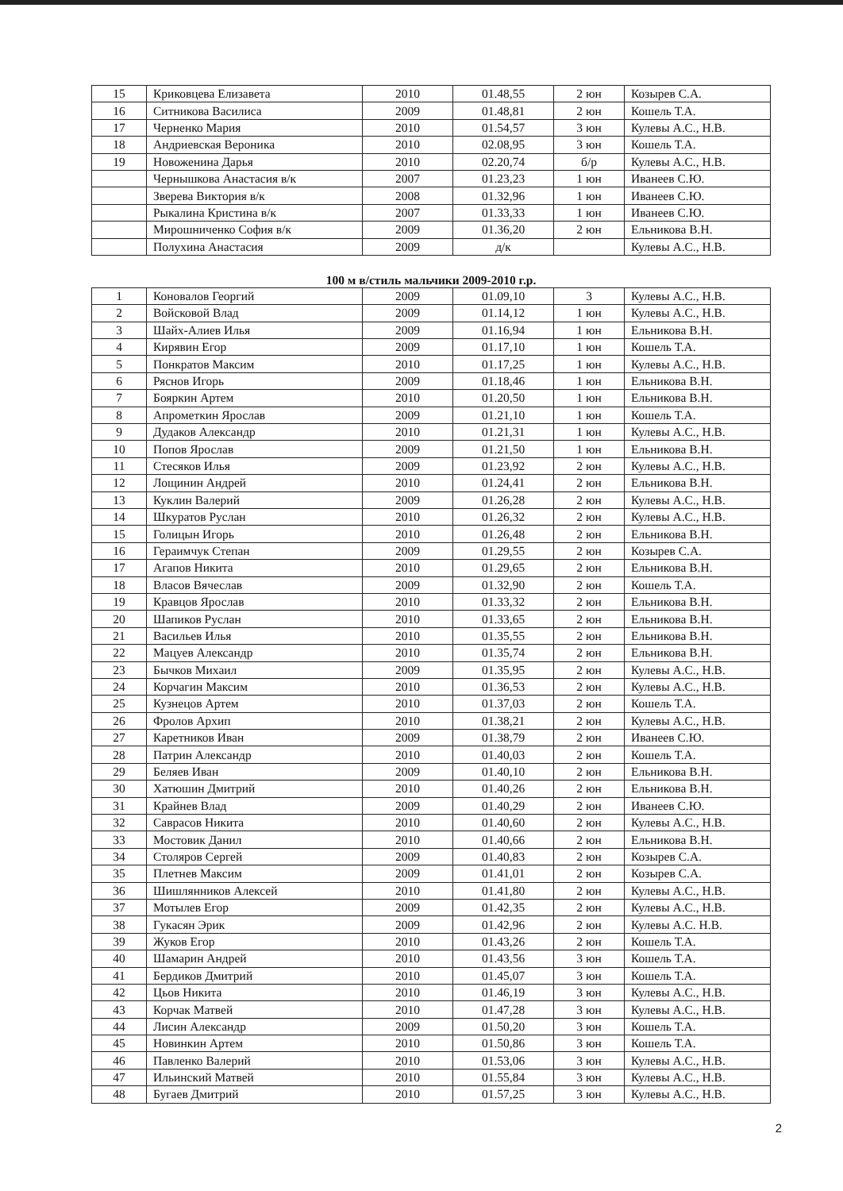| 15 | Криковцева Елизавета | 2010 | 01.48,55 | 2 юн | Козырев С.А. |
| 16 | Ситникова Василиса | 2009 | 01.48,81 | 2 юн | Кошель Т.А. |
| 17 | Черненко Мария | 2010 | 01.54,57 | 3 юн | Кулевы А.С., Н.В. |
| 18 | Андриевская Вероника | 2010 | 02.08,95 | 3 юн | Кошель Т.А. |
| 19 | Новоженина Дарья | 2010 | 02.20,74 | б/р | Кулевы А.С., Н.В. |
| | Чернышкова Анастасия в/к | 2007 | 01.23,23 | 1 юн | Иванеев С.Ю. |
| | Зверева Виктория в/к | 2008 | 01.32,96 | 1 юн | Иванеев С.Ю. |
| | Рыкалина Кристина в/к | 2007 | 01.33,33 | 1 юн | Иванеев С.Ю. |
| | Мирошниченко София в/к | 2009 | 01.36,20 | 2 юн | Ельникова В.Н. |
| | Полухина Анастасия | 2009 | д/к | | Кулевы А.С., Н.В. |
100 м в/стиль мальчики 2009-2010 г.р.
| 1 | Коновалов Георгий | 2009 | 01.09,10 | 3 | Кулевы А.С., Н.В. |
| 2 | Войсковой Влад | 2009 | 01.14,12 | 1 юн | Кулевы А.С., Н.В. |
| 3 | Шайх-Алиев Илья | 2009 | 01.16,94 | 1 юн | Ельникова В.Н. |
| 4 | Кирявин Егор | 2009 | 01.17,10 | 1 юн | Кошель Т.А. |
| 5 | Понкратов Максим | 2010 | 01.17,25 | 1 юн | Кулевы А.С., Н.В. |
| 6 | Ряснов Игорь | 2009 | 01.18,46 | 1 юн | Ельникова В.Н. |
| 7 | Бояркин Артем | 2010 | 01.20,50 | 1 юн | Ельникова В.Н. |
| 8 | Апрометкин Ярослав | 2009 | 01.21,10 | 1 юн | Кошель Т.А. |
| 9 | Дудаков Александр | 2010 | 01.21,31 | 1 юн | Кулевы А.С., Н.В. |
| 10 | Попов Ярослав | 2009 | 01.21,50 | 1 юн | Ельникова В.Н. |
| 11 | Стесяков Илья | 2009 | 01.23,92 | 2 юн | Кулевы А.С., Н.В. |
| 12 | Лощинин Андрей | 2010 | 01.24,41 | 2 юн | Ельникова В.Н. |
| 13 | Куклин Валерий | 2009 | 01.26,28 | 2 юн | Кулевы А.С., Н.В. |
| 14 | Шкуратов Руслан | 2010 | 01.26,32 | 2 юн | Кулевы А.С., Н.В. |
| 15 | Голицын Игорь | 2010 | 01.26,48 | 2 юн | Ельникова В.Н. |
| 16 | Гераимчук Степан | 2009 | 01.29,55 | 2 юн | Козырев С.А. |
| 17 | Агапов Никита | 2010 | 01.29,65 | 2 юн | Ельникова В.Н. |
| 18 | Власов Вячеслав | 2009 | 01.32,90 | 2 юн | Кошель Т.А. |
| 19 | Кравцов Ярослав | 2010 | 01.33,32 | 2 юн | Ельникова В.Н. |
| 20 | Шапиков Руслан | 2010 | 01.33,65 | 2 юн | Ельникова В.Н. |
| 21 | Васильев Илья | 2010 | 01.35,55 | 2 юн | Ельникова В.Н. |
| 22 | Мацуев Александр | 2010 | 01.35,74 | 2 юн | Ельникова В.Н. |
| 23 | Бычков Михаил | 2009 | 01.35,95 | 2 юн | Кулевы А.С., Н.В. |
| 24 | Корчагин Максим | 2010 | 01.36,53 | 2 юн | Кулевы А.С., Н.В. |
| 25 | Кузнецов Артем | 2010 | 01.37,03 | 2 юн | Кошель Т.А. |
| 26 | Фролов Архип | 2010 | 01.38,21 | 2 юн | Кулевы А.С., Н.В. |
| 27 | Каретников Иван | 2009 | 01.38,79 | 2 юн | Иванеев С.Ю. |
| 28 | Патрин Александр | 2010 | 01.40,03 | 2 юн | Кошель Т.А. |
| 29 | Беляев Иван | 2009 | 01.40,10 | 2 юн | Ельникова В.Н. |
| 30 | Хатюшин Дмитрий | 2010 | 01.40,26 | 2 юн | Ельникова В.Н. |
| 31 | Крайнев Влад | 2009 | 01.40,29 | 2 юн | Иванеев С.Ю. |
| 32 | Саврасов Никита | 2010 | 01.40,60 | 2 юн | Кулевы А.С., Н.В. |
| 33 | Мостовик Данил | 2010 | 01.40,66 | 2 юн | Ельникова В.Н. |
| 34 | Столяров Сергей | 2009 | 01.40,83 | 2 юн | Козырев С.А. |
| 35 | Плетнев Максим | 2009 | 01.41,01 | 2 юн | Козырев С.А. |
| 36 | Шишлянников Алексей | 2010 | 01.41,80 | 2 юн | Кулевы А.С., Н.В. |
| 37 | Мотылев Егор | 2009 | 01.42,35 | 2 юн | Кулевы А.С., Н.В. |
| 38 | Гукасян Эрик | 2009 | 01.42,96 | 2 юн | Кулевы А.С. Н.В. |
| 39 | Жуков Егор | 2010 | 01.43,26 | 2 юн | Кошель Т.А. |
| 40 | Шамарин Андрей | 2010 | 01.43,56 | 3 юн | Кошель Т.А. |
| 41 | Бердиков Дмитрий | 2010 | 01.45,07 | 3 юн | Кошель Т.А. |
| 42 | Цьов Никита | 2010 | 01.46,19 | 3 юн | Кулевы А.С., Н.В. |
| 43 | Корчак Матвей | 2010 | 01.47,28 | 3 юн | Кулевы А.С., Н.В. |
| 44 | Лисин Александр | 2009 | 01.50,20 | 3 юн | Кошель Т.А. |
| 45 | Новинкин Артем | 2010 | 01.50,86 | 3 юн | Кошель Т.А. |
| 46 | Павленко Валерий | 2010 | 01.53,06 | 3 юн | Кулевы А.С., Н.В. |
| 47 | Ильинский Матвей | 2010 | 01.55,84 | 3 юн | Кулевы А.С., Н.В. |
| 48 | Бугаев Дмитрий | 2010 | 01.57,25 | 3 юн | Кулевы А.С., Н.В. |
2